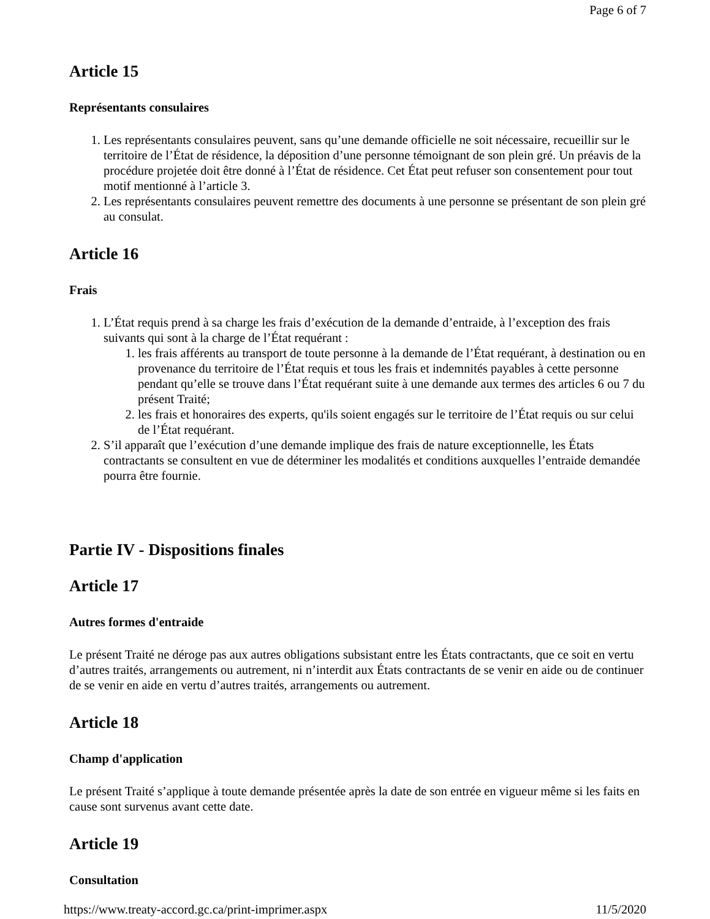Page 6 of 7
Article 15
Représentants consulaires
1. Les représentants consulaires peuvent, sans qu’une demande officielle ne soit nécessaire, recueillir sur le territoire de l’État de résidence, la déposition d’une personne témoignant de son plein gré. Un préavis de la procédure projetée doit être donné à l’État de résidence. Cet État peut refuser son consentement pour tout motif mentionné à l’article 3.
2. Les représentants consulaires peuvent remettre des documents à une personne se présentant de son plein gré au consulat.
Article 16
Frais
1. L’État requis prend à sa charge les frais d’exécution de la demande d’entraide, à l’exception des frais suivants qui sont à la charge de l’État requérant :
1. les frais afférents au transport de toute personne à la demande de l’État requérant, à destination ou en provenance du territoire de l’État requis et tous les frais et indemnités payables à cette personne pendant qu’elle se trouve dans l’État requérant suite à une demande aux termes des articles 6 ou 7 du présent Traité;
2. les frais et honoraires des experts, qu'ils soient engagés sur le territoire de l’État requis ou sur celui de l’État requérant.
2. S’il apparaît que l’exécution d’une demande implique des frais de nature exceptionnelle, les États contractants se consultent en vue de déterminer les modalités et conditions auxquelles l’entraide demandée pourra être fournie.
Partie IV - Dispositions finales
Article 17
Autres formes d'entraide
Le présent Traité ne déroge pas aux autres obligations subsistant entre les États contractants, que ce soit en vertu d’autres traités, arrangements ou autrement, ni n’interdit aux États contractants de se venir en aide ou de continuer de se venir en aide en vertu d’autres traités, arrangements ou autrement.
Article 18
Champ d'application
Le présent Traité s’applique à toute demande présentée après la date de son entrée en vigueur même si les faits en cause sont survenus avant cette date.
Article 19
Consultation
https://www.treaty-accord.gc.ca/print-imprimer.aspx 11/5/2020